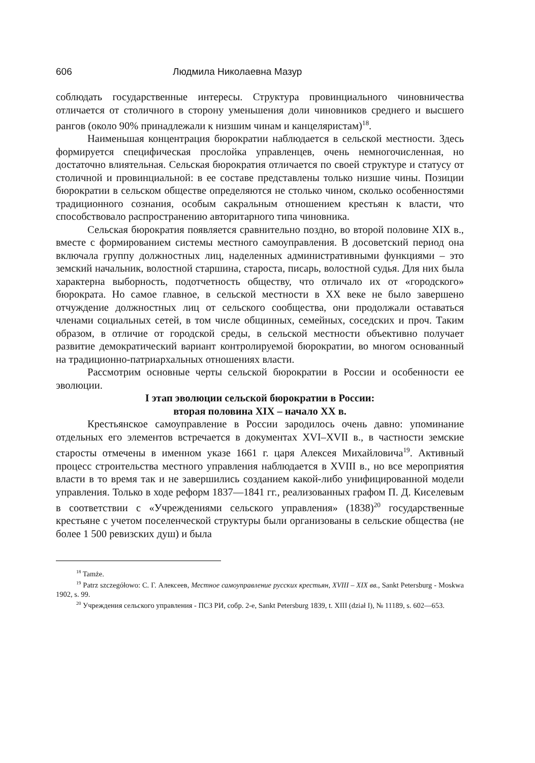606 Людмила Николаевна Мазур
соблюдать государственные интересы. Структура провинциального чиновничества отличается от столичного в сторону уменьшения доли чиновников среднего и высшего рангов (около 90% принадлежали к низшим чинам и канцеляристам)<sup>18</sup>.
Наименьшая концентрация бюрократии наблюдается в сельской местности. Здесь формируется специфическая прослойка управленцев, очень немногочисленная, но достаточно влиятельная. Сельская бюрократия отличается по своей структуре и статусу от столичной и провинциальной: в ее составе представлены только низшие чины. Позиции бюрократии в сельском обществе определяются не столько чином, сколько особенностями традиционного сознания, особым сакральным отношением крестьян к власти, что способствовало распространению авторитарного типа чиновника.
Сельская бюрократия появляется сравнительно поздно, во второй половине XIX в., вместе с формированием системы местного самоуправления. В досоветский период она включала группу должностных лиц, наделенных административными функциями – это земский начальник, волостной старшина, староста, писарь, волостной судья. Для них была характерна выборность, подотчетность обществу, что отличало их от «городского» бюрократа. Но самое главное, в сельской местности в XX веке не было завершено отчуждение должностных лиц от сельского сообщества, они продолжали оставаться членами социальных сетей, в том числе общинных, семейных, соседских и проч. Таким образом, в отличие от городской среды, в сельской местности объективно получает развитие демократический вариант контролируемой бюрократии, во многом основанный на традиционно-патриархальных отношениях власти.
Рассмотрим основные черты сельской бюрократии в России и особенности ее эволюции.
I этап эволюции сельской бюрократии в России:
вторая половина XIX – начало XX в.
Крестьянское самоуправление в России зародилось очень давно: упоминание отдельных его элементов встречается в документах XVI–XVII в., в частности земские старосты отмечены в именном указе 1661 г. царя Алексея Михайловича<sup>19</sup>. Активный процесс строительства местного управления наблюдается в XVIII в., но все мероприятия власти в то время так и не завершились созданием какой-либо унифицированной модели управления. Только в ходе реформ 1837—1841 гг., реализованных графом П. Д. Киселевым в соответствии с «Учреждениями сельского управления» (1838)<sup>20</sup> государственные крестьяне с учетом поселенческой структуры были организованы в сельские общества (не более 1 500 ревизских душ) и была
<sup>18</sup> Tamże.
<sup>19</sup> Patrz szczegółowo: С. Г. Алексеев, Местное самоуправление русских крестьян, XVIII – XIX вв., Sankt Petersburg - Moskwa 1902, s. 99.
<sup>20</sup> Учреждения сельского управления - ПСЗ РИ, собр. 2-е, Sankt Petersburg 1839, t. XIII (dział I), № 11189, s. 602—653.